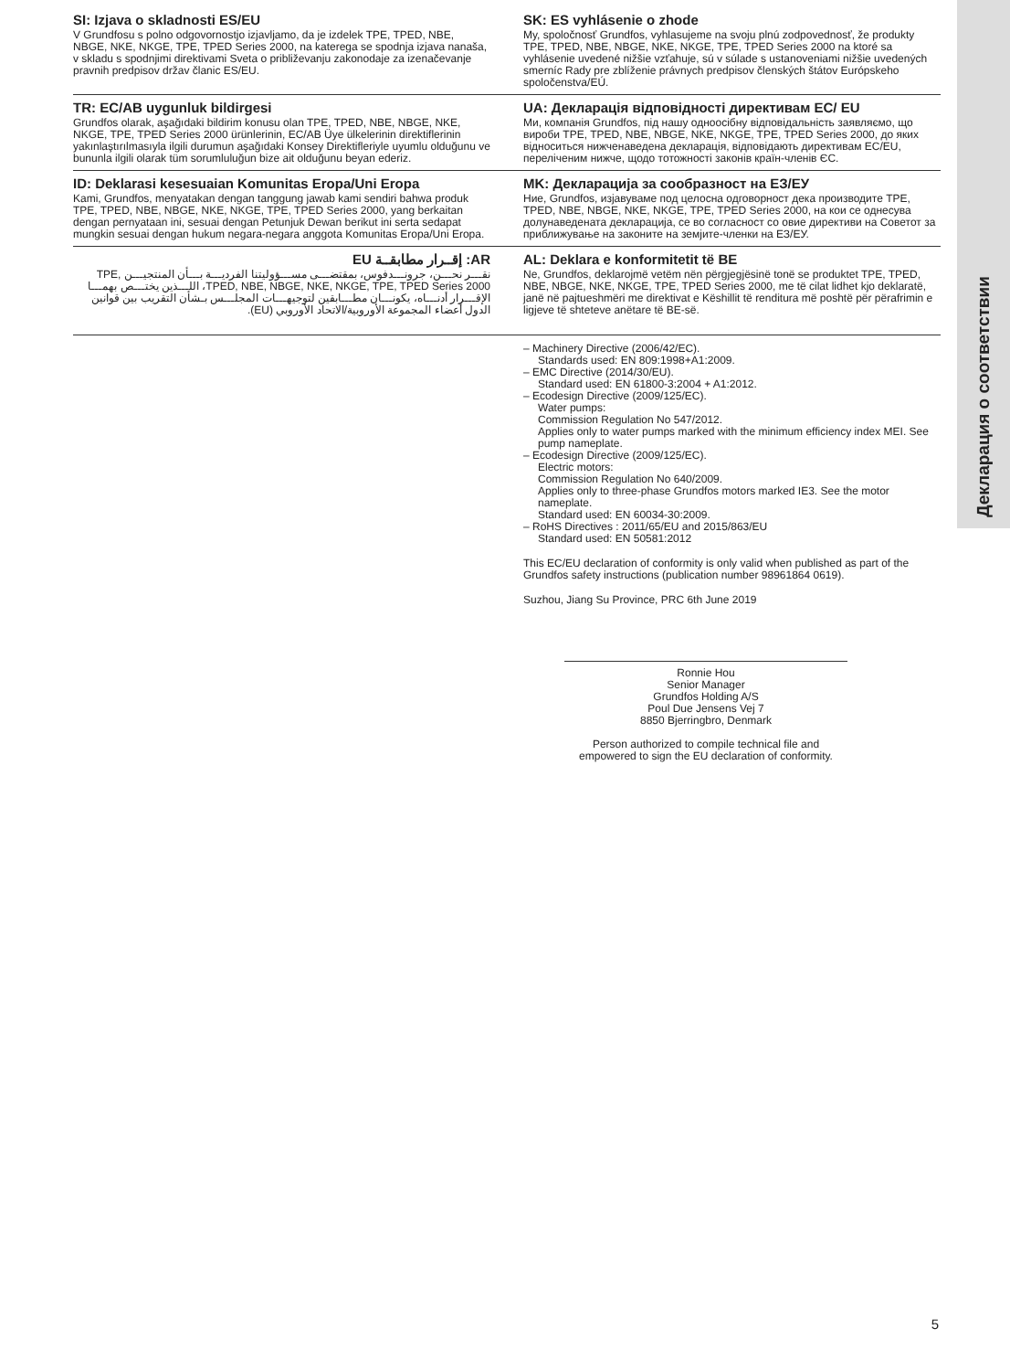Декларация о соответствии
SI: Izjava o skladnosti ES/EU
V Grundfosu s polno odgovornostjo izjavljamo, da je izdelek TPE, TPED, NBE, NBGE, NKE, NKGE, TPE, TPED Series 2000, na katerega se spodnja izjava nanaša, v skladu s spodnjimi direktivami Sveta o približevanju zakonodaje za izenačevanje pravnih predpisov držav članic ES/EU.
SK: ES vyhlásenie o zhode
My, spoločnosť Grundfos, vyhlasujeme na svoju plnú zodpovednosť, že produkty TPE, TPED, NBE, NBGE, NKE, NKGE, TPE, TPED Series 2000 na ktoré sa vyhlásenie uvedené nižšie vzťahuje, sú v súlade s ustanoveniami nižšie uvedených smerníc Rady pre zblíženie právnych predpisov členských štátov Európskeho spoločenstva/EÚ.
TR: EC/AB uygunluk bildirgesi
Grundfos olarak, aşağıdaki bildirim konusu olan TPE, TPED, NBE, NBGE, NKE, NKGE, TPE, TPED Series 2000 ürünlerinin, EC/AB Üye ülkelerinin direktiflerinin yakınlaştırılmasıyla ilgili durumun aşağıdaki Konsey Direktifleriyle uyumlu olduğunu ve bununla ilgili olarak tüm sorumluluğun bize ait olduğunu beyan ederiz.
UA: Декларація відповідності директивам EC/ EU
Ми, компанія Grundfos, під нашу одноосібну відповідальність заявляємо, що вироби TPE, TPED, NBE, NBGE, NKE, NKGE, TPE, TPED Series 2000, до яких відноситься нижченаведена декларація, відповідають директивам EC/EU, переліченим нижче, щодо тотожності законів країн-членів ЄС.
ID: Deklarasi kesesuaian Komunitas Eropa/Uni Eropa
Kami, Grundfos, menyatakan dengan tanggung jawab kami sendiri bahwa produk TPE, TPED, NBE, NBGE, NKE, NKGE, TPE, TPED Series 2000, yang berkaitan dengan pernyataan ini, sesuai dengan Petunjuk Dewan berikut ini serta sedapat mungkin sesuai dengan hukum negara-negara anggota Komunitas Eropa/Uni Eropa.
MK: Декларација за сообразност на ЕЗ/ЕУ
Ние, Grundfos, изјавуваме под целосна одговорност дека производите TPE, TPED, NBE, NBGE, NKE, NKGE, TPE, TPED Series 2000, на кои се однесува долунаведената декларација, се во согласност со овие директиви на Советот за приближување на законите на земјите-членки на ЕЗ/ЕУ.
AR: إقــرار مطابقــة EU
نقـــر نحـــن، جرونـــدفوس، بمقتضـــى مســـؤوليتنا الفرديـــة بـــأن المنتجيـــن TPE, TPED, NBE, NBGE, NKE, NKGE, TPE, TPED Series 2000، اللـــذين يختـــص بهمـــا الإقـــرار أدنـــاه، يكونـــان مطـــابقين لتوجيهـــات المجلـــس بـشأن التقريب بين قوانين الدول أعضاء المجموعة الأوروبية/الاتحاد الأوروبي (EU).
AL: Deklara e konformitetit të BE
Ne, Grundfos, deklarojmë vetëm nën përgjegjësinë tonë se produktet TPE, TPED, NBE, NBGE, NKE, NKGE, TPE, TPED Series 2000, me të cilat lidhet kjo deklaratë, janë në pajtueshmëri me direktivat e Këshillit të renditura më poshtë për përafrimin e ligjeve të shteteve anëtare të BE-së.
– Machinery Directive (2006/42/EC).
Standards used: EN 809:1998+A1:2009.
– EMC Directive (2014/30/EU).
Standard used: EN 61800-3:2004 + A1:2012.
– Ecodesign Directive (2009/125/EC).
Water pumps:
Commission Regulation No 547/2012.
Applies only to water pumps marked with the minimum efficiency index MEI. See pump nameplate.
– Ecodesign Directive (2009/125/EC).
Electric motors:
Commission Regulation No 640/2009.
Applies only to three-phase Grundfos motors marked IE3. See the motor nameplate.
Standard used: EN 60034-30:2009.
– RoHS Directives : 2011/65/EU and 2015/863/EU
Standard used: EN 50581:2012
This EC/EU declaration of conformity is only valid when published as part of the Grundfos safety instructions (publication number 98961864 0619).
Suzhou, Jiang Su Province, PRC 6th June 2019
Ronnie Hou
Senior Manager
Grundfos Holding A/S
Poul Due Jensens Vej 7
8850 Bjerringbro, Denmark
Person authorized to compile technical file and empowered to sign the EU declaration of conformity.
5